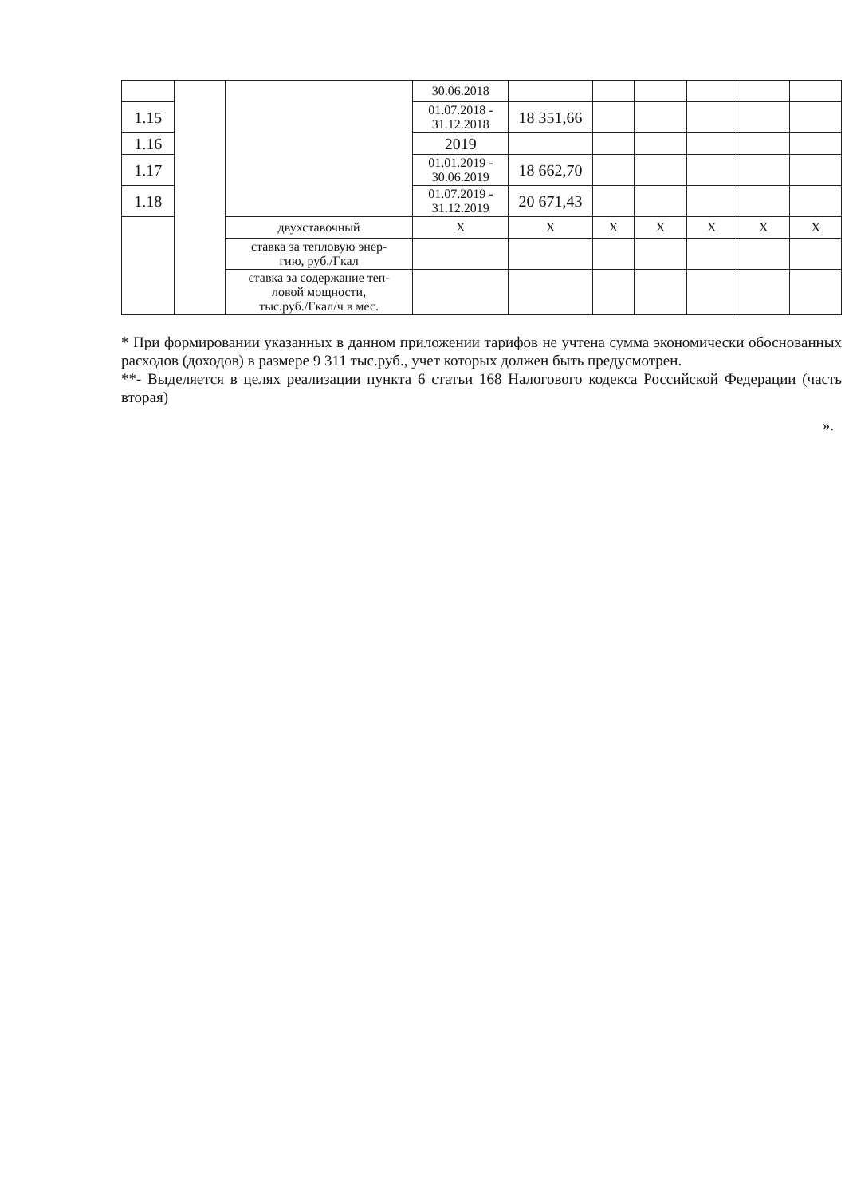| | | | 30.06.2018 | | | | | | |
| 1.15 | | | 01.07.2018 - 31.12.2018 | 18 351,66 | | | | | |
| 1.16 | | | 2019 | | | | | | |
| 1.17 | | | 01.01.2019 - 30.06.2019 | 18 662,70 | | | | | |
| 1.18 | | | 01.07.2019 - 31.12.2019 | 20 671,43 | | | | | |
| | | двухставочный | X | X | X | X | X | X | X |
| | | ставка за тепловую энер- гию, руб./Гкал | | | | | | | |
| | | ставка за содержание теп- ловой мощности, тыс.руб./Гкал/ч в мес. | | | | | | | |
* При формировании указанных в данном приложении тарифов не учтена сумма экономически обоснованных расходов (доходов) в размере 9 311 тыс.руб., учет которых должен быть предусмотрен.
**- Выделяется в целях реализации пункта 6 статьи 168 Налогового кодекса Российской Федерации (часть вторая)
».